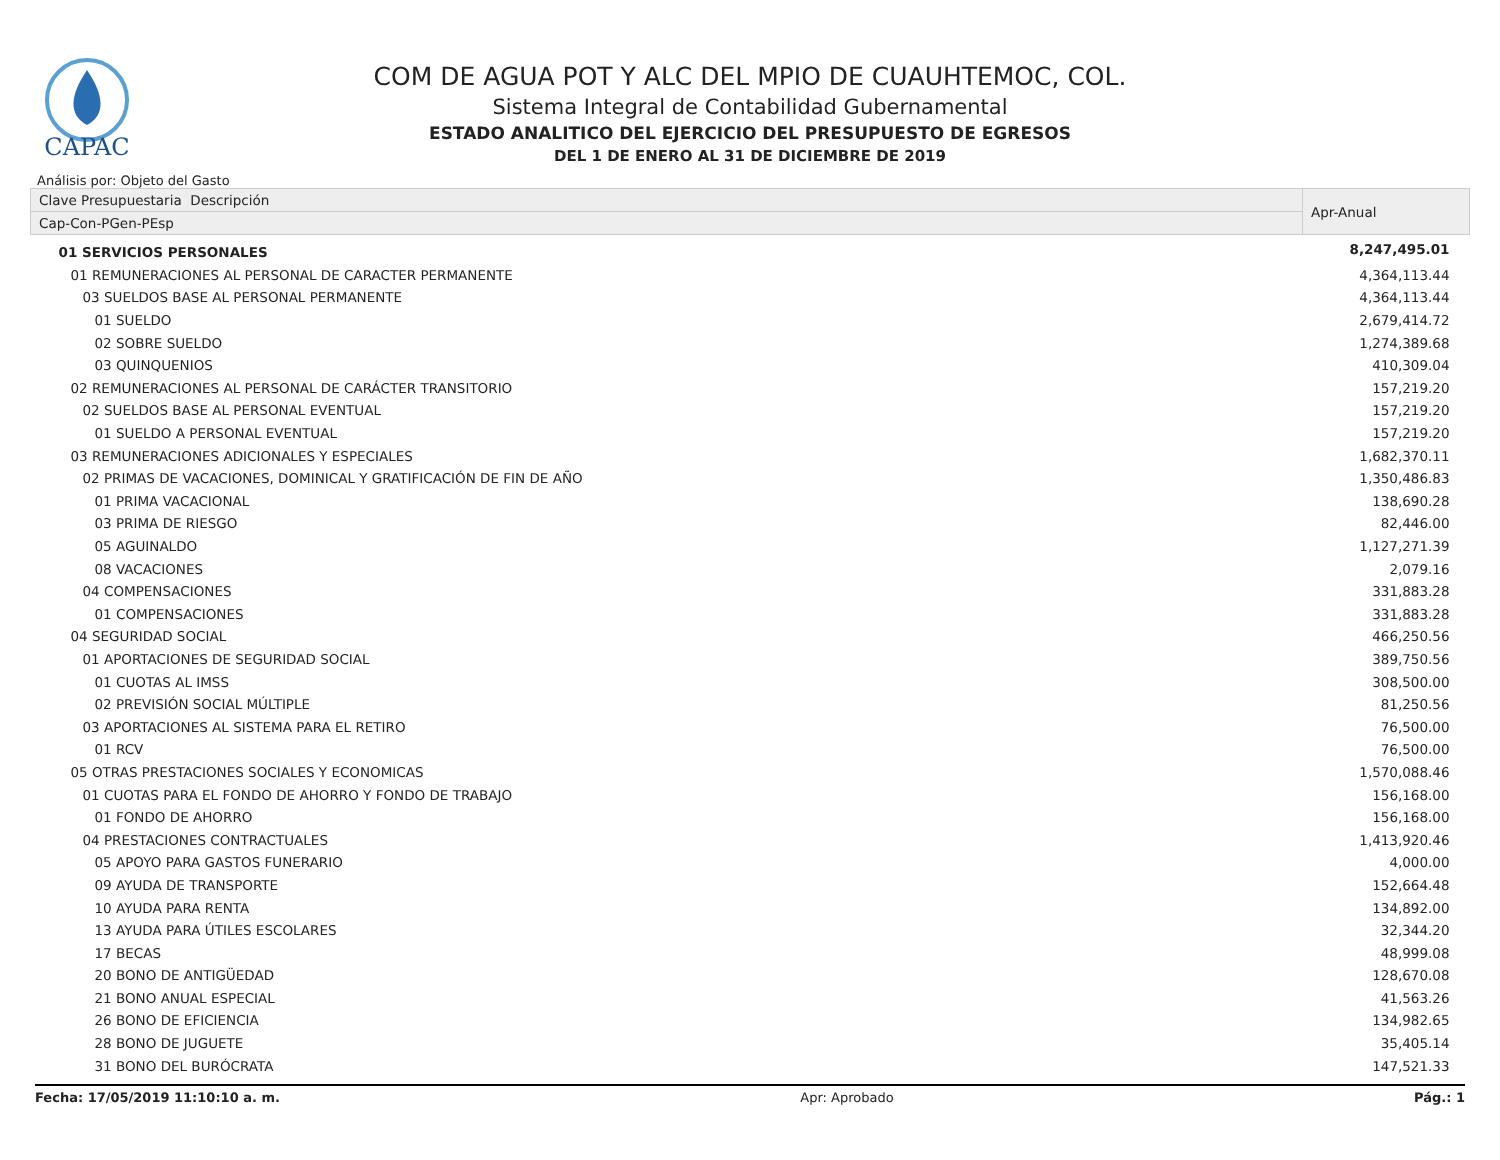CAPAC
COM DE AGUA POT Y ALC DEL MPIO DE CUAUHTEMOC, COL.
Sistema Integral de Contabilidad Gubernamental
ESTADO ANALITICO DEL EJERCICIO DEL PRESUPUESTO DE EGRESOS
DEL 1 DE ENERO AL 31 DE DICIEMBRE DE 2019
Análisis por: Objeto del Gasto
| Clave Presupuestaria Descripción | Apr-Anual |
| --- | --- |
| Cap-Con-PGen-PEsp | |
| 01 SERVICIOS PERSONALES | 8,247,495.01 |
| 01 REMUNERACIONES AL PERSONAL DE CARACTER PERMANENTE | 4,364,113.44 |
| 03 SUELDOS BASE AL PERSONAL PERMANENTE | 4,364,113.44 |
| 01 SUELDO | 2,679,414.72 |
| 02 SOBRE SUELDO | 1,274,389.68 |
| 03 QUINQUENIOS | 410,309.04 |
| 02 REMUNERACIONES AL PERSONAL DE CARÁCTER TRANSITORIO | 157,219.20 |
| 02 SUELDOS BASE AL PERSONAL EVENTUAL | 157,219.20 |
| 01 SUELDO A PERSONAL EVENTUAL | 157,219.20 |
| 03 REMUNERACIONES ADICIONALES Y ESPECIALES | 1,682,370.11 |
| 02 PRIMAS DE VACACIONES, DOMINICAL Y GRATIFICACIÓN DE FIN DE AÑO | 1,350,486.83 |
| 01 PRIMA VACACIONAL | 138,690.28 |
| 03 PRIMA DE RIESGO | 82,446.00 |
| 05 AGUINALDO | 1,127,271.39 |
| 08 VACACIONES | 2,079.16 |
| 04 COMPENSACIONES | 331,883.28 |
| 01 COMPENSACIONES | 331,883.28 |
| 04 SEGURIDAD SOCIAL | 466,250.56 |
| 01 APORTACIONES DE SEGURIDAD SOCIAL | 389,750.56 |
| 01 CUOTAS AL IMSS | 308,500.00 |
| 02 PREVISIÓN SOCIAL MÚLTIPLE | 81,250.56 |
| 03 APORTACIONES AL SISTEMA PARA EL RETIRO | 76,500.00 |
| 01 RCV | 76,500.00 |
| 05 OTRAS PRESTACIONES SOCIALES Y ECONOMICAS | 1,570,088.46 |
| 01 CUOTAS PARA EL FONDO DE AHORRO Y FONDO DE TRABAJO | 156,168.00 |
| 01 FONDO DE AHORRO | 156,168.00 |
| 04 PRESTACIONES CONTRACTUALES | 1,413,920.46 |
| 05 APOYO PARA GASTOS FUNERARIO | 4,000.00 |
| 09 AYUDA DE TRANSPORTE | 152,664.48 |
| 10 AYUDA PARA RENTA | 134,892.00 |
| 13 AYUDA PARA ÚTILES ESCOLARES | 32,344.20 |
| 17 BECAS | 48,999.08 |
| 20 BONO DE ANTIGÜEDAD | 128,670.08 |
| 21 BONO ANUAL ESPECIAL | 41,563.26 |
| 26 BONO DE EFICIENCIA | 134,982.65 |
| 28 BONO DE JUGUETE | 35,405.14 |
| 31 BONO DEL BURÓCRATA | 147,521.33 |
Fecha: 17/05/2019 11:10:10 a. m. Apr: Aprobado Pág.: 1